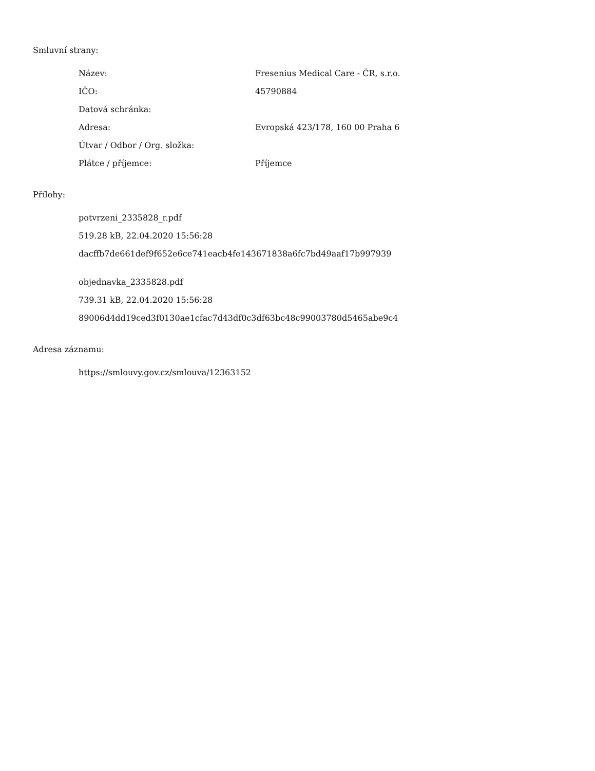Smluvní strany:
| Název: | Fresenius Medical Care - ČR, s.r.o. |
| IČO: | 45790884 |
| Datová schránka: | |
| Adresa: | Evropská 423/178, 160 00 Praha 6 |
| Útvar / Odbor / Org. složka: | |
| Plátce / příjemce: | Příjemce |
Přílohy:
potvrzeni_2335828_r.pdf
519.28 kB, 22.04.2020 15:56:28
dacffb7de661def9f652e6ce741eacb4fe143671838a6fc7bd49aaf17b997939
objednavka_2335828.pdf
739.31 kB, 22.04.2020 15:56:28
89006d4dd19ced3f0130ae1cfac7d43df0c3df63bc48c99003780d5465abe9c4
Adresa záznamu:
https://smlouvy.gov.cz/smlouva/12363152